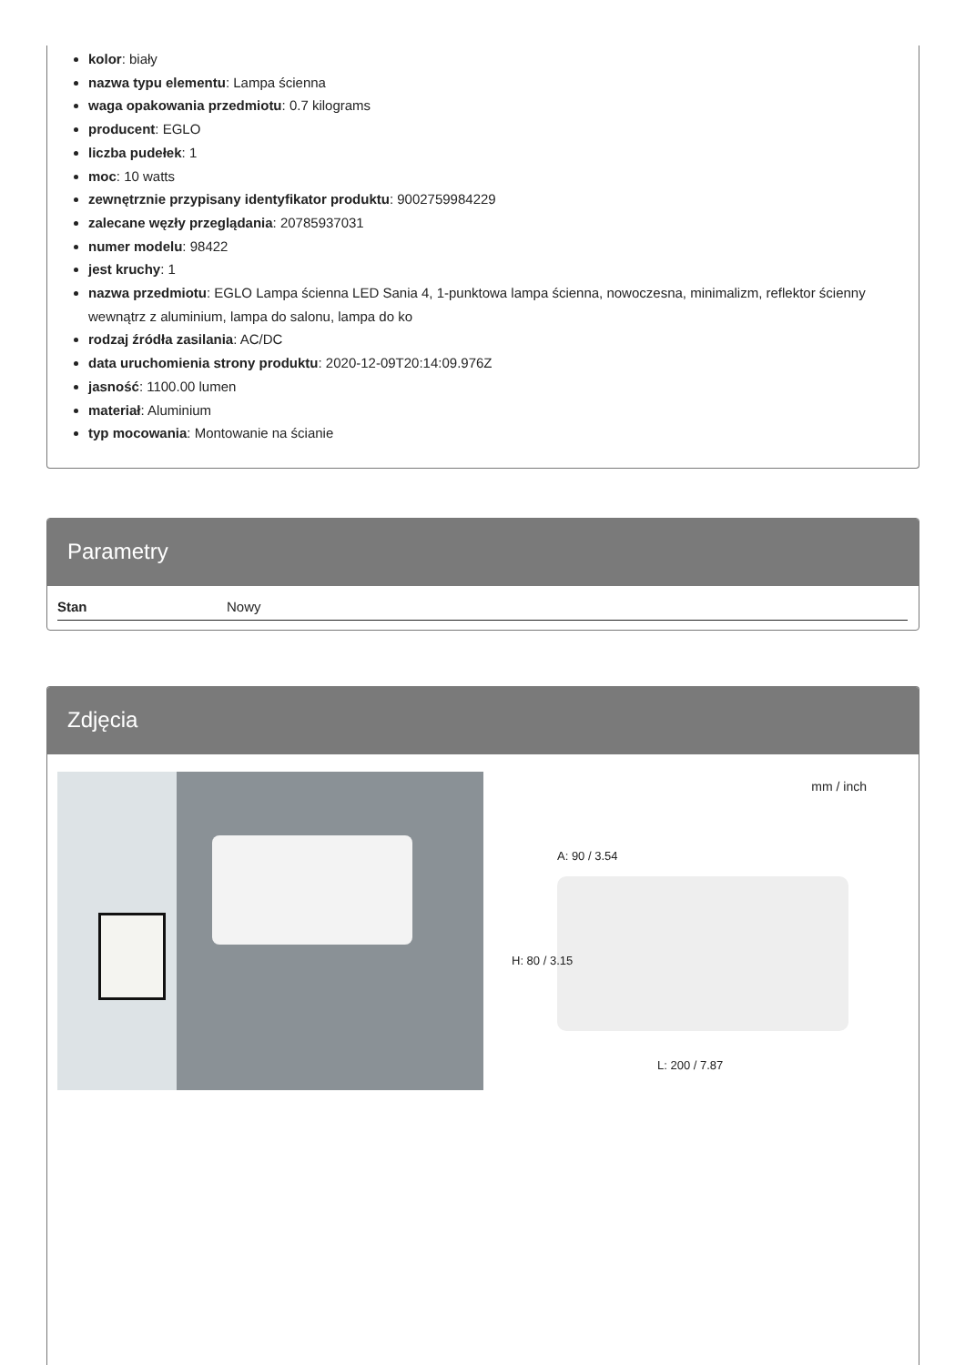kolor: biały
nazwa typu elementu: Lampa ścienna
waga opakowania przedmiotu: 0.7 kilograms
producent: EGLO
liczba pudełek: 1
moc: 10 watts
zewnętrznie przypisany identyfikator produktu: 9002759984229
zalecane węzły przeglądania: 20785937031
numer modelu: 98422
jest kruchy: 1
nazwa przedmiotu: EGLO Lampa ścienna LED Sania 4, 1-punktowa lampa ścienna, nowoczesna, minimalizm, reflektor ścienny wewnątrz z aluminium, lampa do salonu, lampa do ko
rodzaj źródła zasilania: AC/DC
data uruchomienia strony produktu: 2020-12-09T20:14:09.976Z
jasność: 1100.00 lumen
materiał: Aluminium
typ mocowania: Montowanie na ścianie
Parametry
| Stan | Nowy |
Zdjęcia
mm / inch
A: 90 / 3.54
H: 80 / 3.15
L: 200 / 7.87